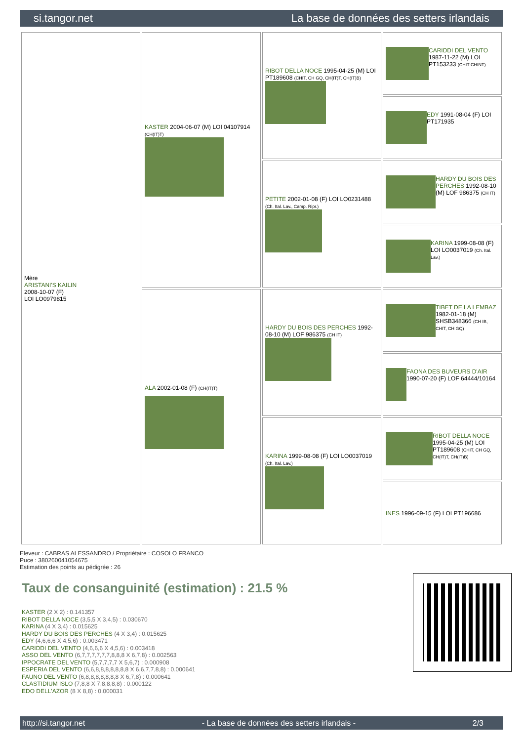si.tangor.net La base de données des setters irlandais
| Mère ARISTANI'S KAILIN 2008-10-07 (F) LOI LO0979815 | KASTER 2004-06-07 (M) LOI 04107914 (CH(IT)T) | RIBOT DELLA NOCE 1995-04-25 (M) LOI PT189608 (CHIT, CH GQ, CH(IT)T, CH(IT)B) | CARIDDI DEL VENTO 1987-11-22 (M) LOI PT153233 (CHIT CHINT) |
| | | | EDY 1991-08-04 (F) LOI PT171935 |
| | | PETITE 2002-01-08 (F) LOI LO0231488 (Ch. Ital. Lav., Camp. Ripr.) | HARDY DU BOIS DES PERCHES 1992-08-10 (M) LOF 986375 (CH IT) |
| | | | KARINA 1999-08-08 (F) LOI LO0037019 (Ch. Ital. Lav.) |
| | ALA 2002-01-08 (F) (CH(IT)T) | HARDY DU BOIS DES PERCHES 1992-08-10 (M) LOF 986375 (CH IT) | TIBET DE LA LEMBAZ 1982-01-18 (M) SHSB348366 (CH IB, CHIT, CH GQ) |
| | | | FAONA DES BUVEURS D'AIR 1990-07-20 (F) LOF 64444/10164 |
| | | KARINA 1999-08-08 (F) LOI LO0037019 (Ch. Ital. Lav.) | RIBOT DELLA NOCE 1995-04-25 (M) LOI PT189608 (CHIT, CH GQ, CH(IT)T, CH(IT)B) |
| | | | INES 1996-09-15 (F) LOI PT196686 |
Eleveur : CABRAS ALESSANDRO / Propriétaire : COSOLO FRANCO
Puce : 380260041054675
Estimation des points au pédigrée : 26
Taux de consanguinité (estimation) : 21.5 %
KASTER (2 X 2) : 0.141357
RIBOT DELLA NOCE (3,5,5 X 3,4,5) : 0.030670
KARINA (4 X 3,4) : 0.015625
HARDY DU BOIS DES PERCHES (4 X 3,4) : 0.015625
EDY (4,6,6,6 X 4,5,6) : 0.003471
CARIDDI DEL VENTO (4,6,6,6 X 4,5,6) : 0.003418
ASSO DEL VENTO (6,7,7,7,7,7,7,8,8,8 X 6,7,8) : 0.002563
IPPOCRATE DEL VENTO (5,7,7,7,7 X 5,6,7) : 0.000908
ESPERIA DEL VENTO (6,6,8,8,8,8,8,8,8 X 6,6,7,7,8,8) : 0.000641
FAUNO DEL VENTO (6,8,8,8,8,8,8,8 X 6,7,8) : 0.000641
CLASTIDIUM ISLO (7,8,8 X 7,8,8,8,8) : 0.000122
EDO DELL'AZOR (8 X 8,8) : 0.000031
http://si.tangor.net - La base de données des setters irlandais - 2/3